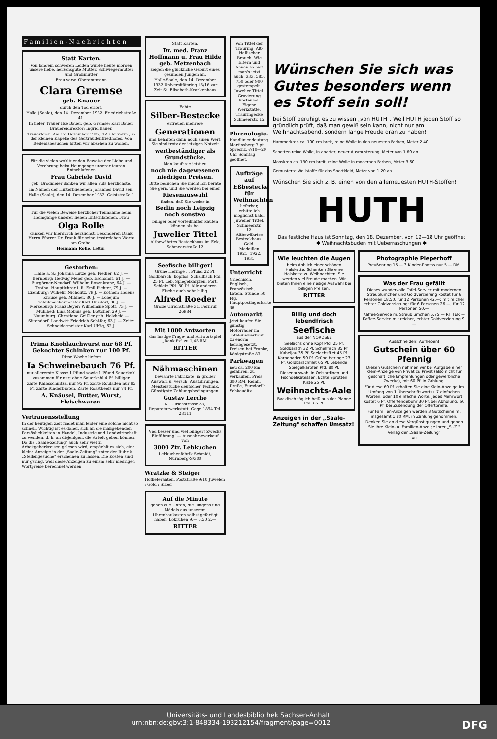Familien-Nachrichten
Statt Karten.
Von langem schweren Leiden wurde heute morgen unsere liebe, herzensgute Mutter, Schwiegermutter und Großmutter
Frau verw. Oberamtmann
Clara Gremse
geb. Knauer
durch den Tod erlöst.
Halle (Saale), den 14. Dezember 1932. Friedrichstraße 41.
In tiefer Trauer Ilse Bauer, geb. Gremse; Karl Bauer, Brauereidirektor; Ingrid Bauer.
Trauerfeier: Am 17. Dezember 1932, 12 Uhr vorm., in der kleinen Kapelle des Gertraudenfriedhofes. Von Beileidsbesuchen bitten wir absehen zu wollen.
Für die vielen wohltuenden Beweise der Liebe und Verehrung beim Heimgange unserer teuren Entschlafenen
Frau Gabriele David
geb. Brodmeier danken wir allen aufs herzlichste.
Im Namen der Hinterbliebenen Johannes David sen.
Halle (Saale), den 14. Dezember 1932. Geiststraße 1
Für die vielen Beweise herzlicher Teilnahme beim Heimgange unserer lieben Entschlafenen, Frau
Olga Rolle
danken wir hierdurch herzlichst. Besonderen Dank Herrn Pfarrer Dr. Frank für seine trostreichen Worte am Grabe.
Hermann Rolle. Lettin.
Gestorben:
Halle a. S.: Johanna Lutze geb. Fiedler, 62 J. — Bernburg: Hedwig Meier geb. Eachandt, 61 J. — Burgörner-Neudorf: Wilhelm Rosenkranz, 64 J. — Trotha: Hauptlehrer i. R. Emil Richter, 79 J. — Eilenburg: Wilhelm Nicholitz, 79 J. — Köthen: Helene Krause geb. Mildner, 80 J. — Löbejün: Schuhmachermeister Karl Hündorf, 88 J. — Merseburg: Franz Beyer; Wilhelmine Spott, 73 J. — Mühlbed: Lina Möbius geb. Böttcher, 29 J. — Naumburg: Christiane Geißler geb. Holzheid — Sittendorf: Landwirt Friedrich Schäfer, 63 J. — Zeitz: Schneidermeister Karl Ub'ig, 62 J.
Prima Knoblauchwurst nur 68 Pf. Gekochter Schinken nur 100 Pf.
Diese Woche liefere
Ia Schweinebauch 76 Pf.
nur allererste Klasse 1 Pfund sowie 1 Pfund Sauerkohl zusammen für nur; ohne Sauerkohl 4 Pf. billiger
Zarte Kalbsschnitzel nur 95 Pf. Zarte Rouladen nur 85 Pf. Zarte Rinderbraten, Zarte Roastbeefs nur 74 Pf.
A. Knäusel, Butter, Wurst, Fleischwaren.
Vertrauensstellung
In der heutigen Zeit findet man leider eine solche nicht so schnell. Wichtig ist es daher, sich an die maßgebenden Persönlichkeiten in Handel, Industrie und Landwirtschaft zu wenden, d. h. an diejenigen, die Arbeit geben können. Da die „Saale-Zeitung" auch sehr viel in Arbeitgeberkreisen gelesen wird, empfiehlt es sich, eine kleine Anzeige in der „Saale-Zeitung" unter der Rubrik „Stellengesuche" erscheinen zu lassen. Die Kosten sind nur gering, weil diese Anzeigen zu einem sehr niedrigen Wortpreise berechnet werden.
Statt Karten.
Dr. med. Franz Hoffmann u. Frau Hilde geb. Metzenbach
zeigen die glückliche Geburt eines gesunden Jungen an.
Halle-Saale, den 14. Dezember 1932 Universitätsring 15/16 zur Zeit St. Elisabeth-Krankenhaus
Echte
Silber-Bestecke
erfreuen mehrere
Generationen
und behalten dann noch einen Wert. Sie sind trotz der jetzigen Notzeit
wertbeständiger als Grundstücke.
Man kauft sie jetzt zu
noch nie dagewesenen niedrigen Preisen.
Bitte besuchen Sie mich! Ich berate Sie gern, und Sie werden bei einer
Riesenauswahl
finden, daß Sie weder in
Berlin noch Leipzig noch sonstwo
billiger oder vorteilhafter kaufen können als bei
Juwelier Tittel
Altbewährtes Besteckhaus im Eck, Schmeerstraße 12
Seefische billiger!
Grüne Heringe ... Pfund 22 Pf. Goldbarsch, kopflos, Schellfisch Pfd. 25 Pf. Leb. Spiegelkarpfen, Port. Schleie Pfd. 80 Pf. Alle anderen Fische auch sehr billig.
Alfred Roeder
Große Ulrichstraße 31, Fernruf 26984
Mit 1000 Antworten
das lustige Frage- und Antwortspiel „Denk fix" zu 1,45 RM.
RITTER
Nähmaschinen
bewährte Fabrikate, in großer Auswahl u. versch. Ausführungen. Meisterstücke deutscher Technik. Günstigste Zahlungsbedingungen.
Gustav Lerche
Kl. Ulrichstrasse 33, Reparaturwerkstatt. Gegr. 1894 Tel. 28111
Viel besser und viel billiger! Zwecks Einführung! — Ausnahmeverkauf von
3000 Ztr. Lebkuchen
Lebkuchenfabrik Schmidt, Nürnberg-S/300
Wratzke & Steiger
Hoflieferanten. Poststraße 9/10 Juwelen : Gold : Silber
Auf die Minute
gehen alle Uhren, die Jungens und Mädels aus unserem Uhrenbaukasten selbst gefertigt haben. Lokruhen 9.— 5,50 2.—
RITTER
Von Tittel der Trauring. Alt-Hallischer Brauch. Wie Eltern und Ahnen so hält man's jetzt auch. 333, 585, 750 oder 900 gestempelt. Juwelier Tittel. Gravierung kostenlos. Eigene Werkstätte. Trauringecke Schmeerstr. 12
Phrenologie.
Handliniendeutung Martinsberg 7 pt. Sprechz. ½10—20 Uhr Sonntag geöffnet.
Aufträge auf Eßbestecke für Weihnachten
lieferbar, erbitte ich möglichst bald. Juwelier Tittel, Schmeerstr. 12. Altbewährtes Besteckhaus. Gold. Medaillen 1921, 1922, 1931
Unterricht
Griechisch, Englisch, Französisch, Latein. Stunde 50 Pfg. Hauptpostlagerkarte 49
Automarkt
Jetzt kaufen Sie günstig Motorräder im Total-Ausverkauf zu enorm herabgesetzt. Preisen bei Franke, Königstraße 83.
Parkwagen
neu ca. 200 km gefahren, zu verkaufen. Preis 300 RM. Reinh. Dreße, Eursdorf b. Schkeuditz.
Wünschen Sie sich was Gutes besonders wenn es Stoff sein soll!
bei Stoff beruhigt es zu wissen „von HUTH". Weil HUTH jeden Stoff so gründlich prüft, daß man gewiß sein kann, nicht nur am Weihnachtsabend, sondern lange Freude dran zu haben!
Hammerkrep ca. 100 cm breit, reine Wolle in den neuesten Farben, Meter 2.40
Schotten reine Wolle, in aparter, neuer Ausmusterung, Meter von 1.60 an
Mooskrep ca. 130 cm breit, reine Wolle in modernen Farben, Meter 3.60
Gemusterte Wollstoffe für das Sportkleid, Meter von 1.20 an
Wünschen Sie sich z. B. einen von den allerneuesten HUTH-Stoffen!
HUTH
Das festliche Haus ist Sonntag, den 18. Dezember, von 12—18 Uhr geöffnet
✱ Weihnachtsbuden mit Ueberraschungen ✱
Wie leuchten die Augen
beim Anblick einer schönen Halskette. Schenken Sie eine Halskette zu Weihnachten. Sie werden viel Freude machen. Wir bieten Ihnen eine riesige Auswahl bei billigen Preisen.
RITTER
Billig und doch lebendfrisch
Seefische
aus der NORDSEE
Seelachs ohne Kopf Pfd. 25 Pf. Goldbarsch 32 Pf. Schellfisch 35 Pf. Kabeljau 35 Pf. Seelachsfilet 45 Pf. Karbonaden 50 Pf. Grüne Heringe 23 Pf. Goldbarschfilet 65 Pf. Lebende Spiegelkarpfen Pfd. 80 Pf.
Riesenauswahl in Oelsardinen und Fischdelikatessen. Echte Sprotten Kiste 25 Pf.
Weihnachts-Aale
Backfisch täglich heiß aus der Pfanne Pfd. 65 Pf.
Anzeigen in der „Saale-Zeitung" schaffen Umsatz!
Photographie Pieperhoff
Preußenring 15 — 3 Kinder-Photos nur 5.— RM.
Was der Frau gefällt
Dieses wundervolle Tafel-Service mit modernen Streublümchen und Goldverzierung kostet für 6 Personen 18.50, für 12 Personen 42.—; mit reicher echter Goldverzierung: für 6 Personen 26.—, für 12 Personen 50.—
Kaffee-Service m. Streublümchen 5.75 — RITTER — Kaffee-Service mit reicher, echter Goldverzierung 9.—
Ausschneiden! Aufheben!
Gutschein über 60 Pfennig
Diesen Gutschein nehmen wir bei Aufgabe einer Klein-Anzeige von Privat zu Privat (also nicht für geschäftliche Empfehlungen oder gewerbliche Zwecke), mit 60 Pf. in Zahlung.
Für diese 60 Pf. erhalten Sie eine Klein-Anzeige im Umfang von 1 Überschriftswort u. 7 einfachen Worten, oder 10 einfache Worte. Jedes Mehrwort kostet 6 Pf. Offertengebühr 30 Pf. bei Abholung, 60 Pf. bei Zusendung der Offertbriefe.
Für Familien-Anzeigen werden 3 Gutscheine m. insgesamt 1,80 RM. in Zahlung genommen.
Denken Sie an diese Vergünstigungen und geben Sie Ihre Klein- u. Familien-Anzeige Ihrer „S.-Z."
Verlag der „Saale-Zeitung"
XII
Universitäts- und Landesbibliothek Sachsen-Anhalt
urn:nbn:de:gbv:3:1-848334-193212154/fragment/page=0012 DFG